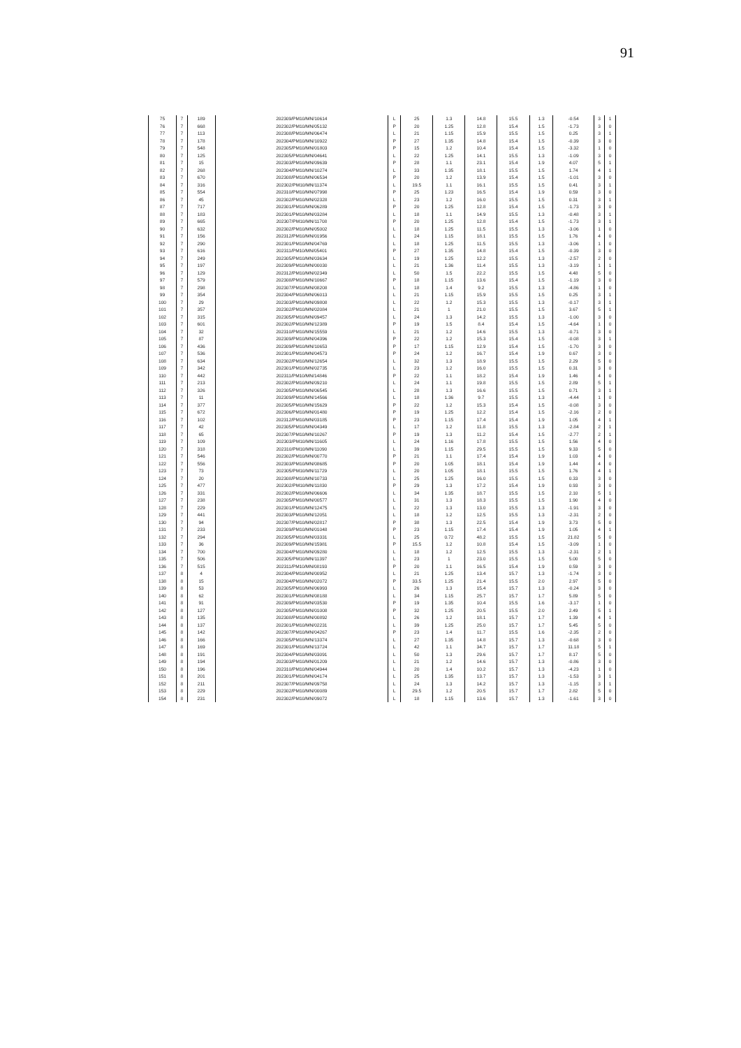91
| 75 | 7 | 189 | 202309/PM10/MN/10614 | L | 25 | 1.3 | 14.8 | 15.5 | 1.3 | -0.54 | 3 | 1 |
| 76 | 7 | 668 | 202302/PM10/MN/05132 | P | 20 | 1.25 | 12.8 | 15.4 | 1.5 | -1.73 | 3 | 0 |
| 77 | 7 | 113 | 202308/PM10/MN/06474 | L | 21 | 1.15 | 15.9 | 15.5 | 1.5 | 0.25 | 3 | 1 |
| 78 | 7 | 178 | 202304/PM10/MN/10922 | P | 27 | 1.35 | 14.8 | 15.4 | 1.5 | -0.39 | 3 | 0 |
| 79 | 7 | 548 | 202305/PM10/MN/01803 | P | 15 | 1.2 | 10.4 | 15.4 | 1.5 | -3.32 | 1 | 0 |
| 80 | 7 | 125 | 202305/PM10/MN/04641 | L | 22 | 1.25 | 14.1 | 15.5 | 1.3 | -1.09 | 3 | 0 |
| 81 | 7 | 15 | 202303/PM10/MN/09639 | P | 28 | 1.1 | 23.1 | 15.4 | 1.9 | 4.07 | 5 | 1 |
| 82 | 7 | 268 | 202304/PM10/MN/10274 | L | 33 | 1.35 | 18.1 | 15.5 | 1.5 | 1.74 | 4 | 1 |
| 83 | 7 | 670 | 202308/PM10/MN/06534 | P | 20 | 1.2 | 13.9 | 15.4 | 1.5 | -1.01 | 3 | 0 |
| 84 | 7 | 316 | 202302/PM10/MN/11374 | L | 19.5 | 1.1 | 16.1 | 15.5 | 1.5 | 0.41 | 3 | 1 |
| 85 | 7 | 554 | 202310/PM10/MN/07998 | P | 25 | 1.23 | 16.5 | 15.4 | 1.9 | 0.59 | 3 | 0 |
| 86 | 7 | 45 | 202302/PM10/MN/02328 | L | 23 | 1.2 | 16.0 | 15.5 | 1.5 | 0.31 | 3 | 1 |
| 87 | 7 | 717 | 202301/PM10/MN/06289 | P | 20 | 1.25 | 12.8 | 15.4 | 1.5 | -1.73 | 3 | 0 |
| 88 | 7 | 183 | 202301/PM10/MN/03284 | L | 18 | 1.1 | 14.9 | 15.5 | 1.3 | -0.48 | 3 | 1 |
| 89 | 7 | 665 | 202307/PM10/MN/11708 | P | 20 | 1.25 | 12.8 | 15.4 | 1.5 | -1.73 | 3 | 1 |
| 90 | 7 | 632 | 202302/PM10/MN/05002 | L | 18 | 1.25 | 11.5 | 15.5 | 1.3 | -3.06 | 1 | 0 |
| 91 | 7 | 156 | 202312/PM10/MN/01956 | L | 24 | 1.15 | 18.1 | 15.5 | 1.5 | 1.76 | 4 | 0 |
| 92 | 7 | 290 | 202301/PM10/MN/04769 | L | 18 | 1.25 | 11.5 | 15.5 | 1.3 | -3.06 | 1 | 0 |
| 93 | 7 | 616 | 202311/PM10/MN/05401 | P | 27 | 1.35 | 14.8 | 15.4 | 1.5 | -0.39 | 3 | 0 |
| 94 | 7 | 249 | 202305/PM10/MN/03634 | L | 19 | 1.25 | 12.2 | 15.5 | 1.3 | -2.57 | 2 | 0 |
| 95 | 7 | 197 | 202309/PM10/MN/00030 | L | 21 | 1.36 | 11.4 | 15.5 | 1.3 | -3.19 | 1 | 1 |
| 96 | 7 | 129 | 202312/PM10/MN/02349 | L | 50 | 1.5 | 22.2 | 15.5 | 1.5 | 4.48 | 5 | 0 |
| 97 | 7 | 579 | 202308/PM10/MN/10667 | P | 18 | 1.15 | 13.6 | 15.4 | 1.5 | -1.19 | 3 | 0 |
| 98 | 7 | 298 | 202307/PM10/MN/08208 | L | 18 | 1.4 | 9.2 | 15.5 | 1.3 | -4.86 | 1 | 0 |
| 99 | 7 | 354 | 202304/PM10/MN/06013 | L | 21 | 1.15 | 15.9 | 15.5 | 1.5 | 0.25 | 3 | 1 |
| 100 | 7 | 29 | 202303/PM10/MN/09808 | L | 22 | 1.2 | 15.3 | 15.5 | 1.3 | -0.17 | 3 | 1 |
| 101 | 7 | 357 | 202302/PM10/MN/02084 | L | 21 | 1 | 21.0 | 15.5 | 1.5 | 3.67 | 5 | 1 |
| 102 | 7 | 315 | 202305/PM10/MN/09457 | L | 24 | 1.3 | 14.2 | 15.5 | 1.3 | -1.00 | 3 | 0 |
| 103 | 7 | 601 | 202302/PM10/MN/12389 | P | 19 | 1.5 | 8.4 | 15.4 | 1.5 | -4.64 | 1 | 0 |
| 104 | 7 | 32 | 202310/PM10/MN/15559 | L | 21 | 1.2 | 14.6 | 15.5 | 1.3 | -0.71 | 3 | 0 |
| 105 | 7 | 87 | 202309/PM10/MN/04396 | P | 22 | 1.2 | 15.3 | 15.4 | 1.5 | -0.08 | 3 | 1 |
| 106 | 7 | 436 | 202309/PM10/MN/10653 | P | 17 | 1.15 | 12.9 | 15.4 | 1.5 | -1.70 | 3 | 0 |
| 107 | 7 | 536 | 202301/PM10/MN/04573 | P | 24 | 1.2 | 16.7 | 15.4 | 1.9 | 0.67 | 3 | 0 |
| 108 | 7 | 634 | 202302/PM10/MN/12654 | L | 32 | 1.3 | 18.9 | 15.5 | 1.5 | 2.29 | 5 | 0 |
| 109 | 7 | 342 | 202301/PM10/MN/02735 | L | 23 | 1.2 | 16.0 | 15.5 | 1.5 | 0.31 | 3 | 0 |
| 110 | 7 | 442 | 202311/PM10/MN/14846 | P | 22 | 1.1 | 18.2 | 15.4 | 1.9 | 1.46 | 4 | 0 |
| 111 | 7 | 213 | 202302/PM10/MN/09210 | L | 24 | 1.1 | 19.8 | 15.5 | 1.5 | 2.89 | 5 | 1 |
| 112 | 7 | 326 | 202305/PM10/MN/06545 | L | 28 | 1.3 | 16.6 | 15.5 | 1.5 | 0.71 | 3 | 1 |
| 113 | 7 | 11 | 202309/PM10/MN/14566 | L | 18 | 1.36 | 9.7 | 15.5 | 1.3 | -4.44 | 1 | 0 |
| 114 | 7 | 377 | 202305/PM10/MN/15629 | P | 22 | 1.2 | 15.3 | 15.4 | 1.5 | -0.08 | 3 | 0 |
| 115 | 7 | 672 | 202306/PM10/MN/01480 | P | 19 | 1.25 | 12.2 | 15.4 | 1.5 | -2.16 | 2 | 0 |
| 116 | 7 | 102 | 202312/PM10/MN/03185 | P | 23 | 1.15 | 17.4 | 15.4 | 1.9 | 1.05 | 4 | 1 |
| 117 | 7 | 42 | 202305/PM10/MN/04349 | L | 17 | 1.2 | 11.8 | 15.5 | 1.3 | -2.84 | 2 | 1 |
| 118 | 7 | 65 | 202307/PM10/MN/10267 | P | 19 | 1.3 | 11.2 | 15.4 | 1.5 | -2.77 | 2 | 1 |
| 119 | 7 | 109 | 202303/PM10/MN/11605 | L | 24 | 1.16 | 17.8 | 15.5 | 1.5 | 1.56 | 4 | 0 |
| 120 | 7 | 318 | 202310/PM10/MN/11090 | L | 39 | 1.15 | 29.5 | 15.5 | 1.5 | 9.33 | 5 | 0 |
| 121 | 7 | 546 | 202302/PM10/MN/00770 | P | 21 | 1.1 | 17.4 | 15.4 | 1.9 | 1.03 | 4 | 0 |
| 122 | 7 | 556 | 202303/PM10/MN/08685 | P | 20 | 1.05 | 18.1 | 15.4 | 1.9 | 1.44 | 4 | 0 |
| 123 | 7 | 73 | 202305/PM10/MN/11729 | L | 20 | 1.05 | 18.1 | 15.5 | 1.5 | 1.76 | 4 | 1 |
| 124 | 7 | 20 | 202308/PM10/MN/10733 | L | 25 | 1.25 | 16.0 | 15.5 | 1.5 | 0.33 | 3 | 0 |
| 125 | 7 | 477 | 202302/PM10/MN/11830 | P | 29 | 1.3 | 17.2 | 15.4 | 1.9 | 0.93 | 3 | 0 |
| 126 | 7 | 331 | 202302/PM10/MN/06606 | L | 34 | 1.35 | 18.7 | 15.5 | 1.5 | 2.10 | 5 | 1 |
| 127 | 7 | 238 | 202305/PM10/MN/00577 | L | 31 | 1.3 | 18.3 | 15.5 | 1.5 | 1.90 | 4 | 0 |
| 128 | 7 | 229 | 202301/PM10/MN/12475 | L | 22 | 1.3 | 13.0 | 15.5 | 1.3 | -1.91 | 3 | 0 |
| 129 | 7 | 441 | 202303/PM10/MN/12051 | L | 18 | 1.2 | 12.5 | 15.5 | 1.3 | -2.31 | 2 | 0 |
| 130 | 7 | 94 | 202307/PM10/MN/02817 | P | 38 | 1.3 | 22.5 | 15.4 | 1.9 | 3.73 | 5 | 0 |
| 131 | 7 | 233 | 202309/PM10/MN/01048 | P | 23 | 1.15 | 17.4 | 15.4 | 1.9 | 1.05 | 4 | 1 |
| 132 | 7 | 294 | 202305/PM10/MN/03331 | L | 25 | 0.72 | 48.2 | 15.5 | 1.5 | 21.82 | 5 | 0 |
| 133 | 7 | 36 | 202309/PM10/MN/15981 | P | 15.5 | 1.2 | 10.8 | 15.4 | 1.5 | -3.09 | 1 | 0 |
| 134 | 7 | 700 | 202304/PM10/MN/09280 | L | 18 | 1.2 | 12.5 | 15.5 | 1.3 | -2.31 | 2 | 1 |
| 135 | 7 | 506 | 202305/PM10/MN/11397 | L | 23 | 1 | 23.0 | 15.5 | 1.5 | 5.00 | 5 | 0 |
| 136 | 7 | 515 | 202311/PM10/MN/08193 | P | 20 | 1.1 | 16.5 | 15.4 | 1.9 | 0.59 | 3 | 0 |
| 137 | 8 | 4 | 202304/PM10/MN/00952 | L | 21 | 1.25 | 13.4 | 15.7 | 1.3 | -1.74 | 3 | 0 |
| 138 | 8 | 15 | 202304/PM10/MN/02072 | P | 33.5 | 1.25 | 21.4 | 15.5 | 2.0 | 2.97 | 5 | 0 |
| 139 | 8 | 53 | 202305/PM10/MN/06993 | L | 26 | 1.3 | 15.4 | 15.7 | 1.3 | -0.24 | 3 | 0 |
| 140 | 8 | 62 | 202301/PM10/MN/08188 | L | 34 | 1.15 | 25.7 | 15.7 | 1.7 | 5.89 | 5 | 0 |
| 141 | 8 | 91 | 202309/PM10/MN/03530 | P | 19 | 1.35 | 10.4 | 15.5 | 1.6 | -3.17 | 1 | 0 |
| 142 | 8 | 127 | 202305/PM10/MN/01008 | P | 32 | 1.25 | 20.5 | 15.5 | 2.0 | 2.49 | 5 | 1 |
| 143 | 8 | 135 | 202308/PM10/MN/00892 | L | 26 | 1.2 | 18.1 | 15.7 | 1.7 | 1.39 | 4 | 1 |
| 144 | 8 | 137 | 202301/PM10/MN/02231 | L | 39 | 1.25 | 25.0 | 15.7 | 1.7 | 5.45 | 5 | 0 |
| 145 | 8 | 142 | 202307/PM10/MN/04267 | P | 23 | 1.4 | 11.7 | 15.5 | 1.6 | -2.35 | 2 | 0 |
| 146 | 8 | 166 | 202305/PM10/MN/13374 | L | 27 | 1.35 | 14.8 | 15.7 | 1.3 | -0.68 | 3 | 0 |
| 147 | 8 | 169 | 202301/PM10/MN/13724 | L | 42 | 1.1 | 34.7 | 15.7 | 1.7 | 11.18 | 5 | 1 |
| 148 | 8 | 191 | 202304/PM10/MN/03091 | L | 50 | 1.3 | 29.6 | 15.7 | 1.7 | 8.17 | 5 | 0 |
| 149 | 8 | 194 | 202303/PM10/MN/01209 | L | 21 | 1.2 | 14.6 | 15.7 | 1.3 | -0.86 | 3 | 0 |
| 150 | 8 | 196 | 202310/PM10/MN/04944 | L | 20 | 1.4 | 10.2 | 15.7 | 1.3 | -4.23 | 1 | 0 |
| 151 | 8 | 201 | 202301/PM10/MN/04174 | L | 25 | 1.35 | 13.7 | 15.7 | 1.3 | -1.53 | 3 | 1 |
| 152 | 8 | 211 | 202307/PM10/MN/09758 | L | 24 | 1.3 | 14.2 | 15.7 | 1.3 | -1.15 | 3 | 1 |
| 153 | 8 | 229 | 202302/PM10/MN/00089 | L | 29.5 | 1.2 | 20.5 | 15.7 | 1.7 | 2.82 | 5 | 0 |
| 154 | 8 | 231 | 202302/PM10/MN/09072 | L | 18 | 1.15 | 13.6 | 15.7 | 1.3 | -1.61 | 3 | 0 |